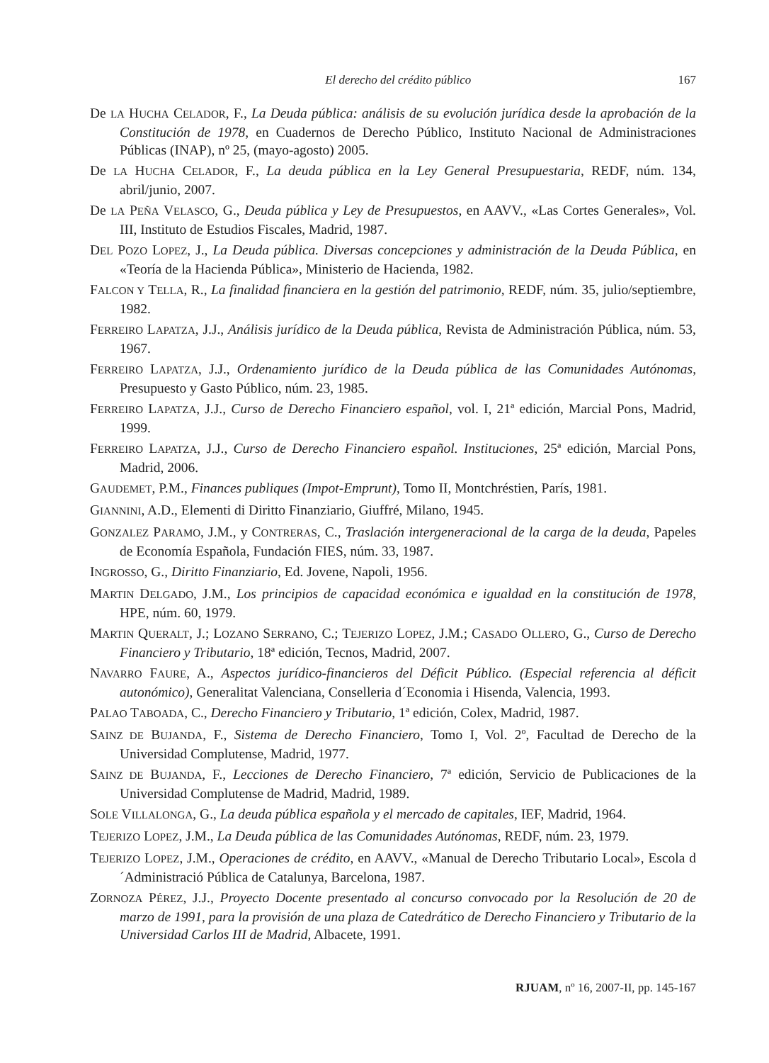El derecho del crédito público 167
De LA HUCHA CELADOR, F., La Deuda pública: análisis de su evolución jurídica desde la aprobación de la Constitución de 1978, en Cuadernos de Derecho Público, Instituto Nacional de Administraciones Públicas (INAP), nº 25, (mayo-agosto) 2005.
De LA HUCHA CELADOR, F., La deuda pública en la Ley General Presupuestaria, REDF, núm. 134, abril/junio, 2007.
De LA PEÑA VELASCO, G., Deuda pública y Ley de Presupuestos, en AAVV., «Las Cortes Generales», Vol. III, Instituto de Estudios Fiscales, Madrid, 1987.
DEL POZO LOPEZ, J., La Deuda pública. Diversas concepciones y administración de la Deuda Pública, en «Teoría de la Hacienda Pública», Ministerio de Hacienda, 1982.
FALCON Y TELLA, R., La finalidad financiera en la gestión del patrimonio, REDF, núm. 35, julio/septiembre, 1982.
FERREIRO LAPATZA, J.J., Análisis jurídico de la Deuda pública, Revista de Administración Pública, núm. 53, 1967.
FERREIRO LAPATZA, J.J., Ordenamiento jurídico de la Deuda pública de las Comunidades Autónomas, Presupuesto y Gasto Público, núm. 23, 1985.
FERREIRO LAPATZA, J.J., Curso de Derecho Financiero español, vol. I, 21ª edición, Marcial Pons, Madrid, 1999.
FERREIRO LAPATZA, J.J., Curso de Derecho Financiero español. Instituciones, 25ª edición, Marcial Pons, Madrid, 2006.
GAUDEMET, P.M., Finances publiques (Impot-Emprunt), Tomo II, Montchréstien, París, 1981.
GIANNINI, A.D., Elementi di Diritto Finanziario, Giuffré, Milano, 1945.
GONZALEZ PARAMO, J.M., y CONTRERAS, C., Traslación intergeneracional de la carga de la deuda, Papeles de Economía Española, Fundación FIES, núm. 33, 1987.
INGROSSO, G., Diritto Finanziario, Ed. Jovene, Napoli, 1956.
MARTIN DELGADO, J.M., Los principios de capacidad económica e igualdad en la constitución de 1978, HPE, núm. 60, 1979.
MARTIN QUERALT, J.; LOZANO SERRANO, C.; TEJERIZO LOPEZ, J.M.; CASADO OLLERO, G., Curso de Derecho Financiero y Tributario, 18ª edición, Tecnos, Madrid, 2007.
NAVARRO FAURE, A., Aspectos jurídico-financieros del Déficit Público. (Especial referencia al déficit autonómico), Generalitat Valenciana, Conselleria d´Economia i Hisenda, Valencia, 1993.
PALAO TABOADA, C., Derecho Financiero y Tributario, 1ª edición, Colex, Madrid, 1987.
SAINZ DE BUJANDA, F., Sistema de Derecho Financiero, Tomo I, Vol. 2º, Facultad de Derecho de la Universidad Complutense, Madrid, 1977.
SAINZ DE BUJANDA, F., Lecciones de Derecho Financiero, 7ª edición, Servicio de Publicaciones de la Universidad Complutense de Madrid, Madrid, 1989.
SOLE VILLALONGA, G., La deuda pública española y el mercado de capitales, IEF, Madrid, 1964.
TEJERIZO LOPEZ, J.M., La Deuda pública de las Comunidades Autónomas, REDF, núm. 23, 1979.
TEJERIZO LOPEZ, J.M., Operaciones de crédito, en AAVV., «Manual de Derecho Tributario Local», Escola d´Administració Pública de Catalunya, Barcelona, 1987.
ZORNOZA PÉREZ, J.J., Proyecto Docente presentado al concurso convocado por la Resolución de 20 de marzo de 1991, para la provisión de una plaza de Catedrático de Derecho Financiero y Tributario de la Universidad Carlos III de Madrid, Albacete, 1991.
RJUAM, nº 16, 2007-II, pp. 145-167